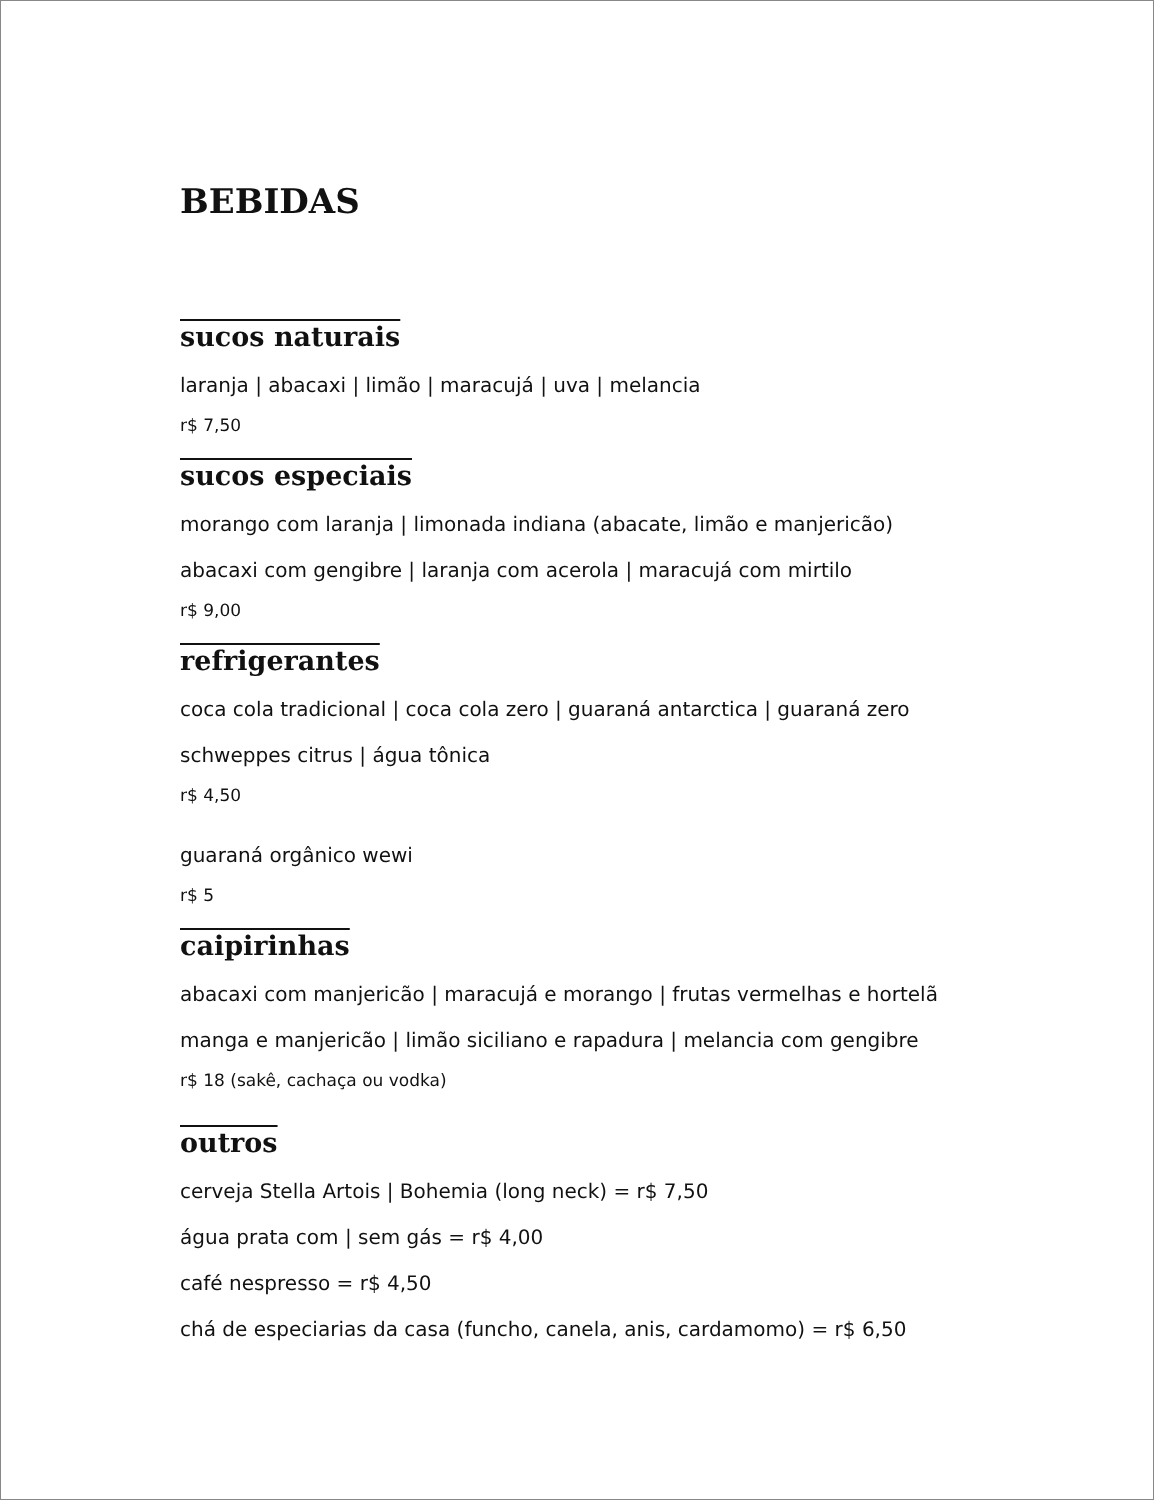BEBIDAS
sucos naturais
laranja | abacaxi | limão | maracujá | uva | melancia
r$ 7,50
sucos especiais
morango com laranja | limonada indiana (abacate, limão e manjericão)
abacaxi com gengibre | laranja com acerola | maracujá com mirtilo
r$ 9,00
refrigerantes
coca cola tradicional | coca cola zero | guaraná antarctica | guaraná zero
schweppes citrus | água tônica
r$ 4,50
guaraná orgânico wewi
r$ 5
caipirinhas
abacaxi com manjericão | maracujá e morango | frutas vermelhas e hortelã
manga e manjericão | limão siciliano e rapadura | melancia com gengibre
r$ 18 (sakê, cachaça ou vodka)
outros
cerveja Stella Artois | Bohemia (long neck) = r$ 7,50
água prata com | sem gás = r$ 4,00
café nespresso = r$ 4,50
chá de especiarias da casa (funcho, canela, anis, cardamomo) = r$ 6,50